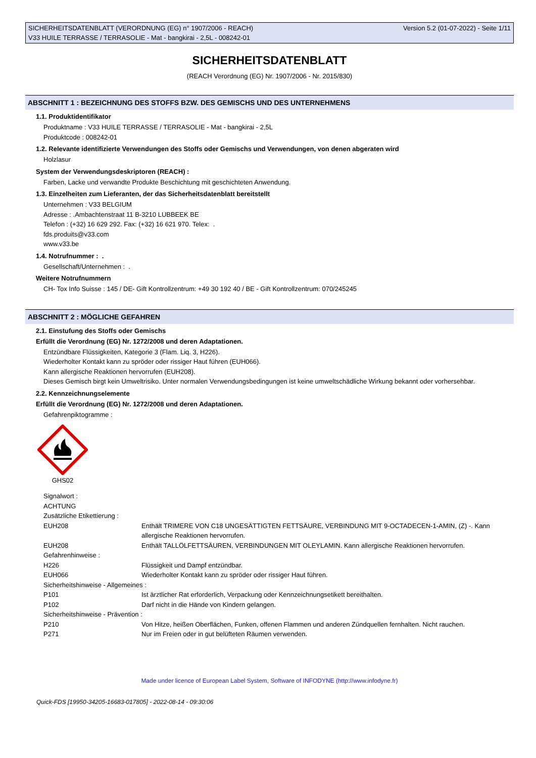SICHERHEITSDATENBLATT (VERORDNUNG (EG) n° 1907/2006 - REACH)
V33 HUILE TERRASSE / TERRASOLIE - Mat - bangkirai - 2,5L - 008242-01
Version 5.2 (01-07-2022) - Seite 1/11
SICHERHEITSDATENBLATT
(REACH Verordnung (EG) Nr. 1907/2006 - Nr. 2015/830)
ABSCHNITT 1 : BEZEICHNUNG DES STOFFS BZW. DES GEMISCHS UND DES UNTERNEHMENS
1.1. Produktidentifikator
Produktname : V33 HUILE TERRASSE / TERRASOLIE - Mat - bangkirai - 2,5L
Produktcode : 008242-01
1.2. Relevante identifizierte Verwendungen des Stoffs oder Gemischs und Verwendungen, von denen abgeraten wird
Holzlasur
System der Verwendungsdeskriptoren (REACH) :
Farben, Lacke und verwandte Produkte Beschichtung mit geschichteten Anwendung.
1.3. Einzelheiten zum Lieferanten, der das Sicherheitsdatenblatt bereitstellt
Unternehmen : V33 BELGIUM
Adresse : .Ambachtenstraat 11 B-3210 LUBBEEK BE
Telefon : (+32) 16 629 292. Fax: (+32) 16 621 970. Telex: .
fds.produits@v33.com
www.v33.be
1.4. Notrufnummer : .
Gesellschaft/Unternehmen : .
Weitere Notrufnummern
CH- Tox Info Suisse : 145 / DE- Gift Kontrollzentrum: +49 30 192 40 / BE - Gift Kontrollzentrum: 070/245245
ABSCHNITT 2 : MÖGLICHE GEFAHREN
2.1. Einstufung des Stoffs oder Gemischs
Erfüllt die Verordnung (EG) Nr. 1272/2008 und deren Adaptationen.
Entzündbare Flüssigkeiten, Kategorie 3 (Flam. Liq. 3, H226).
Wiederholter Kontakt kann zu spröder oder rissiger Haut führen (EUH066).
Kann allergische Reaktionen hervorrufen (EUH208).
Dieses Gemisch birgt kein Umweltrisiko. Unter normalen Verwendungsbedingungen ist keine umweltschädliche Wirkung bekannt oder vorhersehbar.
2.2. Kennzeichnungselemente
Erfüllt die Verordnung (EG) Nr. 1272/2008 und deren Adaptationen.
Gefahrenpiktogramme :
GHS02
Signalwort :
ACHTUNG
Zusätzliche Etikettierung :
| EUH208 | Enthält TRIMERE VON C18 UNGESÄTTIGTEN FETTSÄURE, VERBINDUNG MIT 9-OCTADECEN-1-AMIN, (Z) -. Kann allergische Reaktionen hervorrufen. |
| EUH208 | Enthält TALLÖLFETTSÄUREN, VERBINDUNGEN MIT OLEYLAMIN. Kann allergische Reaktionen hervorrufen. |
| Gefahrenhinweise : | |
| H226 | Flüssigkeit und Dampf entzündbar. |
| EUH066 | Wiederholter Kontakt kann zu spröder oder rissiger Haut führen. |
| Sicherheitshinweise - Allgemeines : | |
| P101 | Ist ärztlicher Rat erforderlich, Verpackung oder Kennzeichnungsetikett bereithalten. |
| P102 | Darf nicht in die Hände von Kindern gelangen. |
| Sicherheitshinweise - Prävention : | |
| P210 | Von Hitze, heißen Oberflächen, Funken, offenen Flammen und anderen Zündquellen fernhalten. Nicht rauchen. |
| P271 | Nur im Freien oder in gut belüfteten Räumen verwenden. |
Made under licence of European Label System, Software of INFODYNE (http://www.infodyne.fr)
Quick-FDS [19950-34205-16683-017805] - 2022-08-14 - 09:30:06